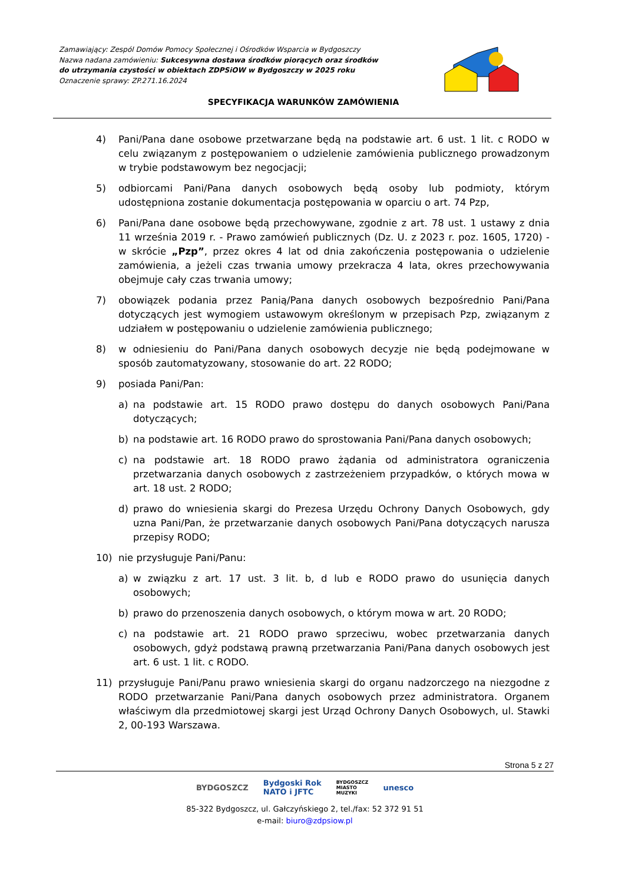Zamawiający: Zespól Domów Pomocy Społecznej i Ośrodków Wsparcia w Bydgoszczy
Nazwa nadana zamówieniu: Sukcesywna dostawa środków piorących oraz środków do utrzymania czystości w obiektach ZDPSiOW w Bydgoszczy w 2025 roku
Oznaczenie sprawy: ZP.271.16.2024
SPECYFIKACJA WARUNKÓW ZAMÓWIENIA
4) Pani/Pana dane osobowe przetwarzane będą na podstawie art. 6 ust. 1 lit. c RODO w celu związanym z postępowaniem o udzielenie zamówienia publicznego prowadzonym w trybie podstawowym bez negocjacji;
5) odbiorcami Pani/Pana danych osobowych będą osoby lub podmioty, którym udostępniona zostanie dokumentacja postępowania w oparciu o art. 74 Pzp,
6) Pani/Pana dane osobowe będą przechowywane, zgodnie z art. 78 ust. 1 ustawy z dnia 11 września 2019 r. - Prawo zamówień publicznych (Dz. U. z 2023 r. poz. 1605, 1720) - w skrócie „Pzp”, przez okres 4 lat od dnia zakończenia postępowania o udzielenie zamówienia, a jeżeli czas trwania umowy przekracza 4 lata, okres przechowywania obejmuje cały czas trwania umowy;
7) obowiązek podania przez Panią/Pana danych osobowych bezpośrednio Pani/Pana dotyczących jest wymogiem ustawowym określonym w przepisach Pzp, związanym z udziałem w postępowaniu o udzielenie zamówienia publicznego;
8) w odniesieniu do Pani/Pana danych osobowych decyzje nie będą podejmowane w sposób zautomatyzowany, stosowanie do art. 22 RODO;
9) posiada Pani/Pan:
a) na podstawie art. 15 RODO prawo dostępu do danych osobowych Pani/Pana dotyczących;
b) na podstawie art. 16 RODO prawo do sprostowania Pani/Pana danych osobowych;
c) na podstawie art. 18 RODO prawo żądania od administratora ograniczenia przetwarzania danych osobowych z zastrzeżeniem przypadków, o których mowa w art. 18 ust. 2 RODO;
d) prawo do wniesienia skargi do Prezesa Urzędu Ochrony Danych Osobowych, gdy uzna Pani/Pan, że przetwarzanie danych osobowych Pani/Pana dotyczących narusza przepisy RODO;
10) nie przysługuje Pani/Panu:
a) w związku z art. 17 ust. 3 lit. b, d lub e RODO prawo do usunięcia danych osobowych;
b) prawo do przenoszenia danych osobowych, o którym mowa w art. 20 RODO;
c) na podstawie art. 21 RODO prawo sprzeciwu, wobec przetwarzania danych osobowych, gdyż podstawą prawną przetwarzania Pani/Pana danych osobowych jest art. 6 ust. 1 lit. c RODO.
11) przysługuje Pani/Panu prawo wniesienia skargi do organu nadzorczego na niezgodne z RODO przetwarzanie Pani/Pana danych osobowych przez administratora. Organem właściwym dla przedmiotowej skargi jest Urząd Ochrony Danych Osobowych, ul. Stawki 2, 00-193 Warszawa.
Strona 5 z 27
BYDGOSZCZ Bydgoski Rok
NATO i JFTC BYDGOSZCZ
MIASTO
MUZYKI unesco
85-322 Bydgoszcz, ul. Gałczyńskiego 2, tel./fax: 52 372 91 51
e-mail: biuro@zdpsiow.pl